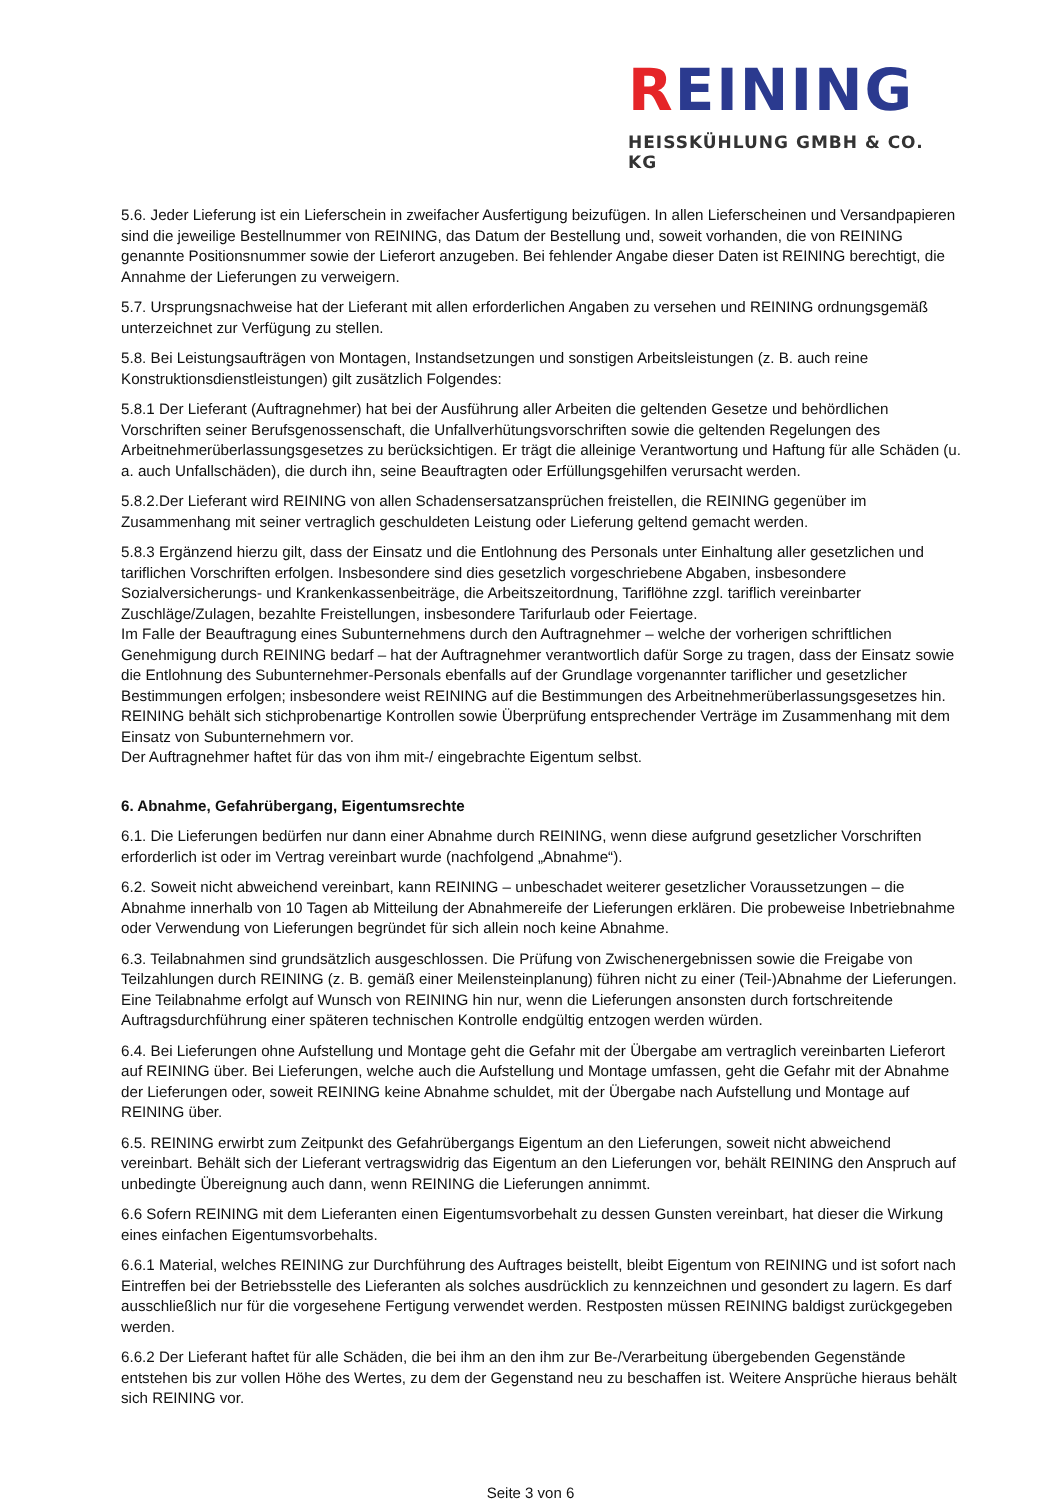REINING
HEISSKÜHLUNG GMBH & CO. KG
5.6. Jeder Lieferung ist ein Lieferschein in zweifacher Ausfertigung beizufügen. In allen Lieferscheinen und Versandpapieren sind die jeweilige Bestellnummer von REINING, das Datum der Bestellung und, soweit vorhanden, die von REINING genannte Positionsnummer sowie der Lieferort anzugeben. Bei fehlender Angabe dieser Daten ist REINING berechtigt, die Annahme der Lieferungen zu verweigern.
5.7. Ursprungsnachweise hat der Lieferant mit allen erforderlichen Angaben zu versehen und REINING ordnungsgemäß unterzeichnet zur Verfügung zu stellen.
5.8. Bei Leistungsaufträgen von Montagen, Instandsetzungen und sonstigen Arbeitsleistungen (z. B. auch reine Konstruktionsdienstleistungen) gilt zusätzlich Folgendes:
5.8.1 Der Lieferant (Auftragnehmer) hat bei der Ausführung aller Arbeiten die geltenden Gesetze und behördlichen Vorschriften seiner Berufsgenossenschaft, die Unfallverhütungsvorschriften sowie die geltenden Regelungen des Arbeitnehmerüberlassungsgesetzes zu berücksichtigen. Er trägt die alleinige Verantwortung und Haftung für alle Schäden (u. a. auch Unfallschäden), die durch ihn, seine Beauftragten oder Erfüllungsgehilfen verursacht werden.
5.8.2.Der Lieferant wird REINING von allen Schadensersatzansprüchen freistellen, die REINING gegenüber im Zusammenhang mit seiner vertraglich geschuldeten Leistung oder Lieferung geltend gemacht werden.
5.8.3 Ergänzend hierzu gilt, dass der Einsatz und die Entlohnung des Personals unter Einhaltung aller gesetzlichen und tariflichen Vorschriften erfolgen. Insbesondere sind dies gesetzlich vorgeschriebene Abgaben, insbesondere Sozialversicherungs- und Krankenkassenbeiträge, die Arbeitszeitordnung, Tariflöhne zzgl. tariflich vereinbarter Zuschläge/Zulagen, bezahlte Freistellungen, insbesondere Tarifurlaub oder Feiertage.
Im Falle der Beauftragung eines Subunternehmens durch den Auftragnehmer – welche der vorherigen schriftlichen Genehmigung durch REINING bedarf – hat der Auftragnehmer verantwortlich dafür Sorge zu tragen, dass der Einsatz sowie die Entlohnung des Subunternehmer-Personals ebenfalls auf der Grundlage vorgenannter tariflicher und gesetzlicher Bestimmungen erfolgen; insbesondere weist REINING auf die Bestimmungen des Arbeitnehmerüberlassungsgesetzes hin. REINING behält sich stichprobenartige Kontrollen sowie Überprüfung entsprechender Verträge im Zusammenhang mit dem Einsatz von Subunternehmern vor.
Der Auftragnehmer haftet für das von ihm mit-/ eingebrachte Eigentum selbst.
6. Abnahme, Gefahrübergang, Eigentumsrechte
6.1. Die Lieferungen bedürfen nur dann einer Abnahme durch REINING, wenn diese aufgrund gesetzlicher Vorschriften erforderlich ist oder im Vertrag vereinbart wurde (nachfolgend „Abnahme“).
6.2. Soweit nicht abweichend vereinbart, kann REINING – unbeschadet weiterer gesetzlicher Voraussetzungen – die Abnahme innerhalb von 10 Tagen ab Mitteilung der Abnahmereife der Lieferungen erklären. Die probeweise Inbetriebnahme oder Verwendung von Lieferungen begründet für sich allein noch keine Abnahme.
6.3. Teilabnahmen sind grundsätzlich ausgeschlossen. Die Prüfung von Zwischenergebnissen sowie die Freigabe von Teilzahlungen durch REINING (z. B. gemäß einer Meilensteinplanung) führen nicht zu einer (Teil-)Abnahme der Lieferungen. Eine Teilabnahme erfolgt auf Wunsch von REINING hin nur, wenn die Lieferungen ansonsten durch fortschreitende Auftragsdurchführung einer späteren technischen Kontrolle endgültig entzogen werden würden.
6.4. Bei Lieferungen ohne Aufstellung und Montage geht die Gefahr mit der Übergabe am vertraglich vereinbarten Lieferort auf REINING über. Bei Lieferungen, welche auch die Aufstellung und Montage umfassen, geht die Gefahr mit der Abnahme der Lieferungen oder, soweit REINING keine Abnahme schuldet, mit der Übergabe nach Aufstellung und Montage auf REINING über.
6.5. REINING erwirbt zum Zeitpunkt des Gefahrübergangs Eigentum an den Lieferungen, soweit nicht abweichend vereinbart. Behält sich der Lieferant vertragswidrig das Eigentum an den Lieferungen vor, behält REINING den Anspruch auf unbedingte Übereignung auch dann, wenn REINING die Lieferungen annimmt.
6.6 Sofern REINING mit dem Lieferanten einen Eigentumsvorbehalt zu dessen Gunsten vereinbart, hat dieser die Wirkung eines einfachen Eigentumsvorbehalts.
6.6.1 Material, welches REINING zur Durchführung des Auftrages beistellt, bleibt Eigentum von REINING und ist sofort nach Eintreffen bei der Betriebsstelle des Lieferanten als solches ausdrücklich zu kennzeichnen und gesondert zu lagern. Es darf ausschließlich nur für die vorgesehene Fertigung verwendet werden. Restposten müssen REINING baldigst zurückgegeben werden.
6.6.2 Der Lieferant haftet für alle Schäden, die bei ihm an den ihm zur Be-/Verarbeitung übergebenden Gegenstände entstehen bis zur vollen Höhe des Wertes, zu dem der Gegenstand neu zu beschaffen ist. Weitere Ansprüche hieraus behält sich REINING vor.
Seite 3 von 6